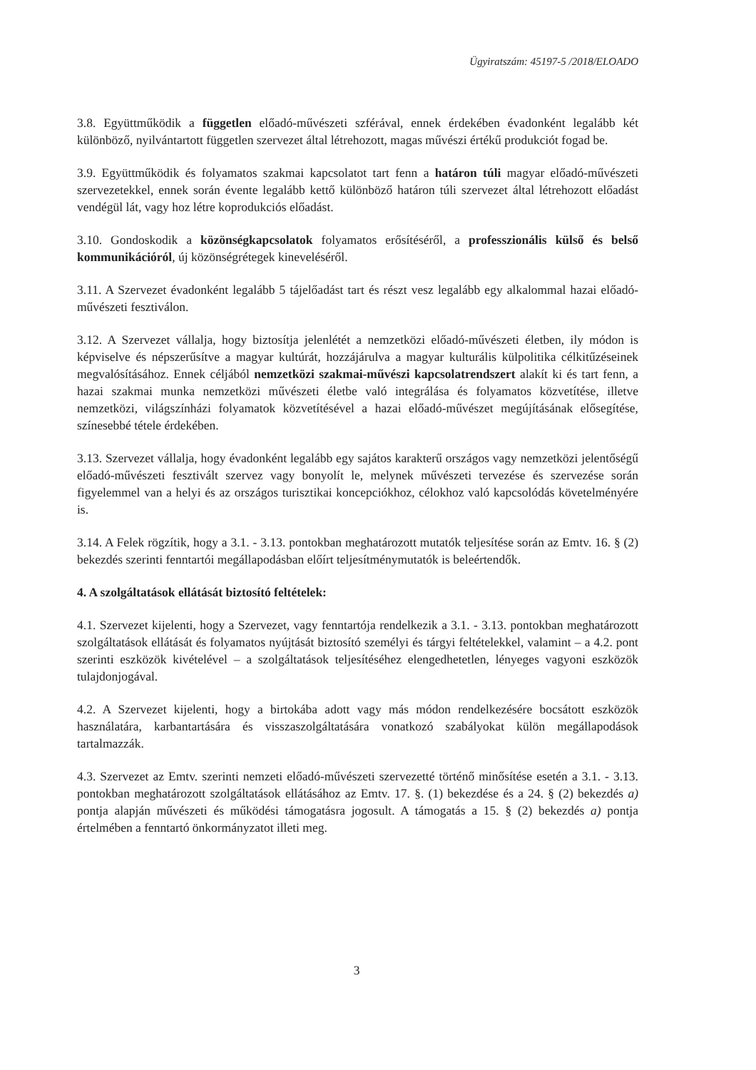Ügyiratszám: 45197-5 /2018/ELOADO
3.8. Együttműködik a független előadó-művészeti szférával, ennek érdekében évadonként legalább két különböző, nyilvántartott független szervezet által létrehozott, magas művészi értékű produkciót fogad be.
3.9. Együttműködik és folyamatos szakmai kapcsolatot tart fenn a határon túli magyar előadó-művészeti szervezetekkel, ennek során évente legalább kettő különböző határon túli szervezet által létrehozott előadást vendégül lát, vagy hoz létre koprodukciós előadást.
3.10. Gondoskodik a közönségkapcsolatok folyamatos erősítéséről, a professzionális külső és belső kommunikációról, új közönségrétegek kineveléséről.
3.11. A Szervezet évadonként legalább 5 tájelőadást tart és részt vesz legalább egy alkalommal hazai előadó-művészeti fesztiválon.
3.12. A Szervezet vállalja, hogy biztosítja jelenlétét a nemzetközi előadó-művészeti életben, ily módon is képviselve és népszerűsítve a magyar kultúrát, hozzájárulva a magyar kulturális külpolitika célkitűzéseinek megvalósításához. Ennek céljából nemzetközi szakmai-művészi kapcsolatrendszert alakít ki és tart fenn, a hazai szakmai munka nemzetközi művészeti életbe való integrálása és folyamatos közvetítése, illetve nemzetközi, világszínházi folyamatok közvetítésével a hazai előadó-művészet megújításának elősegítése, színesebbé tétele érdekében.
3.13. Szervezet vállalja, hogy évadonként legalább egy sajátos karakterű országos vagy nemzetközi jelentőségű előadó-művészeti fesztivált szervez vagy bonyolít le, melynek művészeti tervezése és szervezése során figyelemmel van a helyi és az országos turisztikai koncepciókhoz, célokhoz való kapcsolódás követelményére is.
3.14. A Felek rögzítik, hogy a 3.1. - 3.13. pontokban meghatározott mutatók teljesítése során az Emtv. 16. § (2) bekezdés szerinti fenntartói megállapodásban előírt teljesítménymutatók is beleértendők.
4. A szolgáltatások ellátását biztosító feltételek:
4.1. Szervezet kijelenti, hogy a Szervezet, vagy fenntartója rendelkezik a 3.1. - 3.13. pontokban meghatározott szolgáltatások ellátását és folyamatos nyújtását biztosító személyi és tárgyi feltételekkel, valamint – a 4.2. pont szerinti eszközök kivételével – a szolgáltatások teljesítéséhez elengedhetetlen, lényeges vagyoni eszközök tulajdonjogával.
4.2. A Szervezet kijelenti, hogy a birtokába adott vagy más módon rendelkezésére bocsátott eszközök használatára, karbantartására és visszaszolgáltatására vonatkozó szabályokat külön megállapodások tartalmazzák.
4.3. Szervezet az Emtv. szerinti nemzeti előadó-művészeti szervezetté történő minősítése esetén a 3.1. - 3.13. pontokban meghatározott szolgáltatások ellátásához az Emtv. 17. §. (1) bekezdése és a 24. § (2) bekezdés a) pontja alapján művészeti és működési támogatásra jogosult. A támogatás a 15. § (2) bekezdés a) pontja értelmében a fenntartó önkormányzatot illeti meg.
3